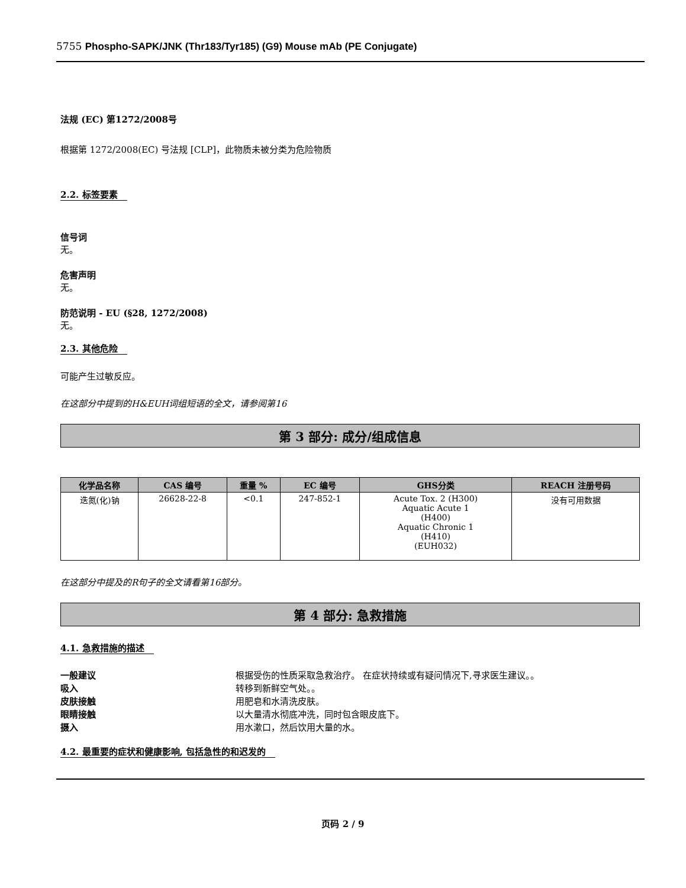5755 Phospho-SAPK/JNK (Thr183/Tyr185) (G9) Mouse mAb (PE Conjugate)
法规 (EC) 第1272/2008号
根据第 1272/2008(EC) 号法规 [CLP]，此物质未被分类为危险物质
2.2. 标签要素
信号词
无。
危害声明
无。
防范说明 - EU (§28, 1272/2008)
无。
2.3. 其他危险
可能产生过敏反应。
在这部分中提到的H&EUH词组短语的全文，请参阅第16
第 3 部分: 成分/组成信息
| 化学品名称 | CAS 编号 | 重量 % | EC 编号 | GHS分类 | REACH 注册号码 |
| --- | --- | --- | --- | --- | --- |
| 迭氮(化)钠 | 26628-22-8 | <0.1 | 247-852-1 | Acute Tox. 2 (H300) Aquatic Acute 1 (H400) Aquatic Chronic 1 (H410) (EUH032) | 没有可用数据 |
在这部分中提及的R句子的全文请看第16部分。
第 4 部分: 急救措施
4.1. 急救措施的描述
一般建议 根据受伤的性质采取急救治疗。 在症状持续或有疑问情况下,寻求医生建议。。
吸入 转移到新鲜空气处。。
皮肤接触 用肥皂和水清洗皮肤。
眼睛接触 以大量清水彻底冲洗，同时包含眼皮底下。
摄入 用水漱口，然后饮用大量的水。
4.2. 最重要的症状和健康影响, 包括急性的和迟发的
页码 2 / 9